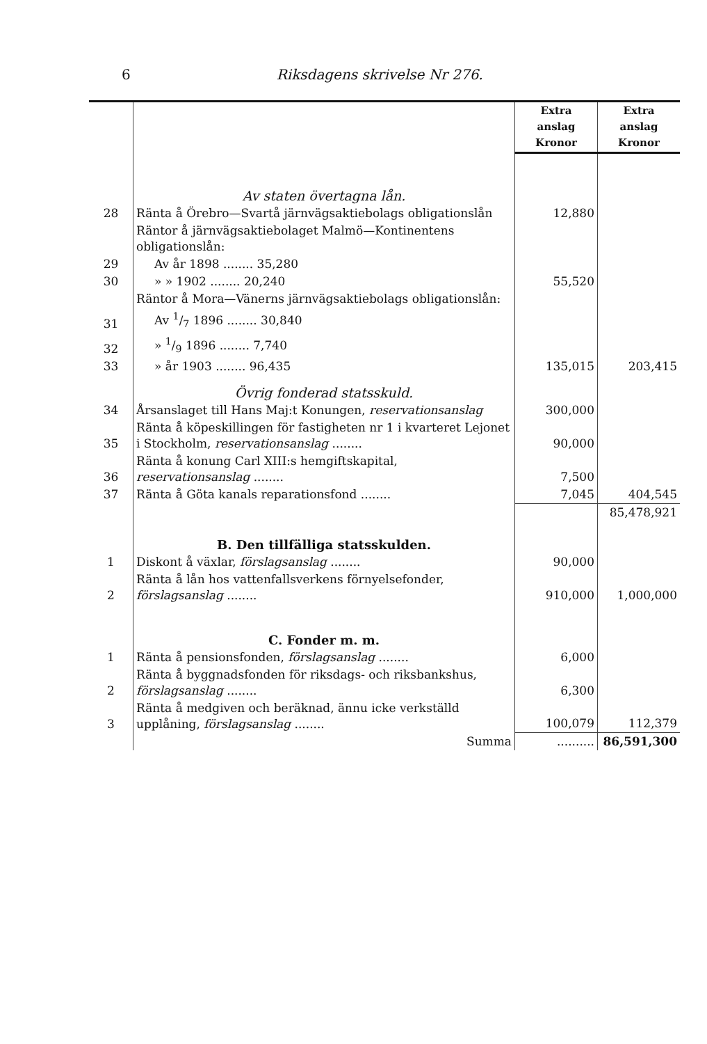6 Riksdagens skrivelse Nr 276.
| | | Extra anslag Kronor | Extra anslag Kronor |
| | Av staten övertagna lån. | | |
| 28 | Ränta å Örebro—Svartå järnvägsaktiebolags obligationslån | 12,880 | |
| | Räntor å järnvägsaktiebolaget Malmö—Kontinentens obligationslån: | | |
| 29 | Av år 1898 ........ 35,280 | | |
| 30 | » » 1902 ........ 20,240 | 55,520 | |
| | Räntor å Mora—Vänerns järnvägsaktiebolags obligationslån: | | |
| 31 | Av 1/7 1896 ........ 30,840 | | |
| 32 | » 1/9 1896 ........ 7,740 | | |
| 33 | » år 1903 ........ 96,435 | 135,015 | 203,415 |
| | Övrig fonderad statsskuld. | | |
| 34 | Årsanslaget till Hans Maj:t Konungen, reservationsanslag | 300,000 | |
| 35 | Ränta å köpeskillingen för fastigheten nr 1 i kvarteret Lejonet i Stockholm, reservationsanslag ........ | 90,000 | |
| 36 | Ränta å konung Carl XIII:s hemgiftskapital, reservationsanslag ........ | 7,500 | |
| 37 | Ränta å Göta kanals reparationsfond ........ | 7,045 | 404,545 |
| | | | 85,478,921 |
| | B. Den tillfälliga statsskulden. | | |
| 1 | Diskont å växlar, förslagsanslag ........ | 90,000 | |
| 2 | Ränta å lån hos vattenfallsverkens förnyelsefonder, förslagsanslag ........ | 910,000 | 1,000,000 |
| | C. Fonder m. m. | | |
| 1 | Ränta å pensionsfonden, förslagsanslag ........ | 6,000 | |
| 2 | Ränta å byggnadsfonden för riksdags- och riksbankshus, förslagsanslag ........ | 6,300 | |
| 3 | Ränta å medgiven och beräknad, ännu icke verkställd upplåning, förslagsanslag ........ | 100,079 | 112,379 |
| | Summa | .......... | 86,591,300 |